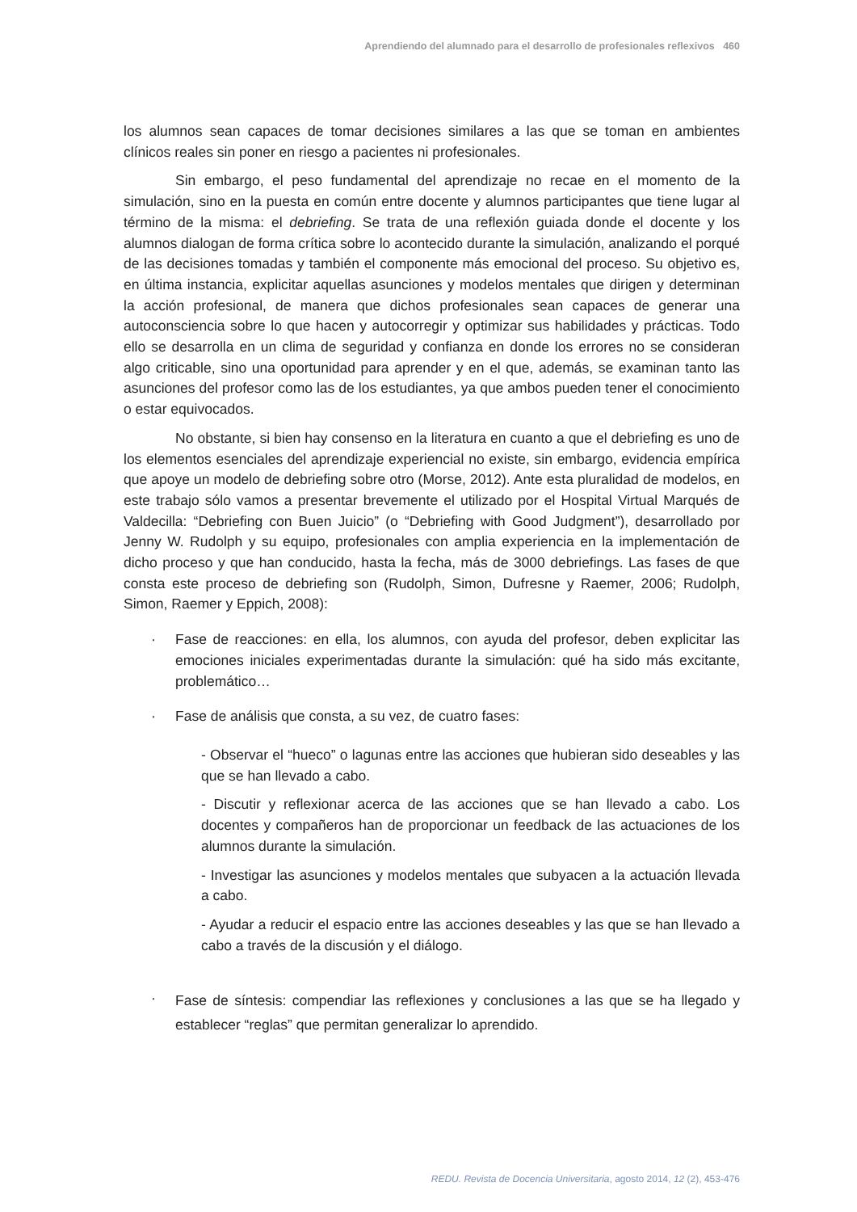Aprendiendo del alumnado para el desarrollo de profesionales reflexivos 460
los alumnos sean capaces de tomar decisiones similares a las que se toman en ambientes clínicos reales sin poner en riesgo a pacientes ni profesionales.
Sin embargo, el peso fundamental del aprendizaje no recae en el momento de la simulación, sino en la puesta en común entre docente y alumnos participantes que tiene lugar al término de la misma: el debriefing. Se trata de una reflexión guiada donde el docente y los alumnos dialogan de forma crítica sobre lo acontecido durante la simulación, analizando el porqué de las decisiones tomadas y también el componente más emocional del proceso. Su objetivo es, en última instancia, explicitar aquellas asunciones y modelos mentales que dirigen y determinan la acción profesional, de manera que dichos profesionales sean capaces de generar una autoconsciencia sobre lo que hacen y autocorregir y optimizar sus habilidades y prácticas. Todo ello se desarrolla en un clima de seguridad y confianza en donde los errores no se consideran algo criticable, sino una oportunidad para aprender y en el que, además, se examinan tanto las asunciones del profesor como las de los estudiantes, ya que ambos pueden tener el conocimiento o estar equivocados.
No obstante, si bien hay consenso en la literatura en cuanto a que el debriefing es uno de los elementos esenciales del aprendizaje experiencial no existe, sin embargo, evidencia empírica que apoye un modelo de debriefing sobre otro (Morse, 2012). Ante esta pluralidad de modelos, en este trabajo sólo vamos a presentar brevemente el utilizado por el Hospital Virtual Marqués de Valdecilla: “Debriefing con Buen Juicio” (o “Debriefing with Good Judgment”), desarrollado por Jenny W. Rudolph y su equipo, profesionales con amplia experiencia en la implementación de dicho proceso y que han conducido, hasta la fecha, más de 3000 debriefings. Las fases de que consta este proceso de debriefing son (Rudolph, Simon, Dufresne y Raemer, 2006; Rudolph, Simon, Raemer y Eppich, 2008):
· Fase de reacciones: en ella, los alumnos, con ayuda del profesor, deben explicitar las emociones iniciales experimentadas durante la simulación: qué ha sido más excitante, problemático…
· Fase de análisis que consta, a su vez, de cuatro fases:
- Observar el “hueco” o lagunas entre las acciones que hubieran sido deseables y las que se han llevado a cabo.
- Discutir y reflexionar acerca de las acciones que se han llevado a cabo. Los docentes y compañeros han de proporcionar un feedback de las actuaciones de los alumnos durante la simulación.
- Investigar las asunciones y modelos mentales que subyacen a la actuación llevada a cabo.
- Ayudar a reducir el espacio entre las acciones deseables y las que se han llevado a cabo a través de la discusión y el diálogo.
·
Fase de síntesis: compendiar las reflexiones y conclusiones a las que se ha llegado y establecer “reglas” que permitan generalizar lo aprendido.
REDU. Revista de Docencia Universitaria, agosto 2014, 12 (2), 453-476